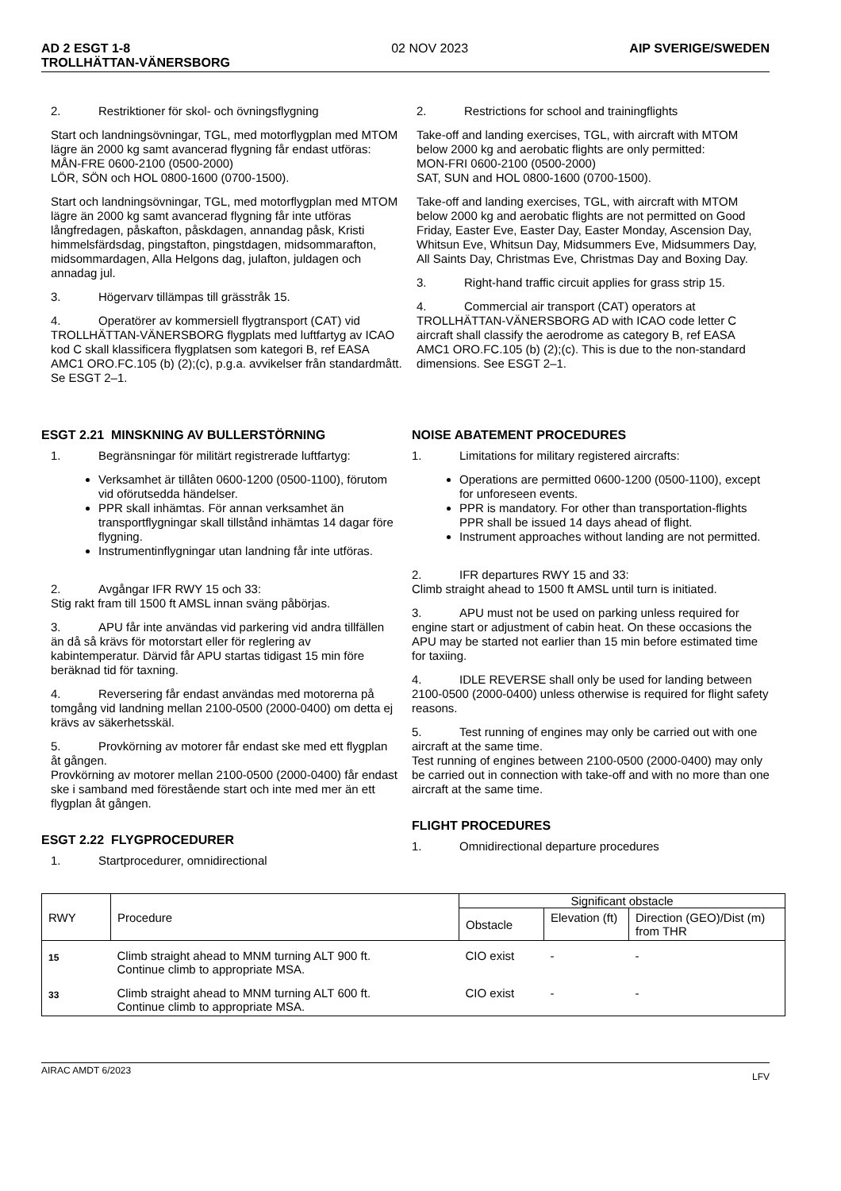AD 2 ESGT 1-8
TROLLHÄTTAN-VÄNERSBORG
02 NOV 2023 AIP SVERIGE/SWEDEN
2. Restriktioner för skol- och övningsflygning
Start och landningsövningar, TGL, med motorflygplan med MTOM lägre än 2000 kg samt avancerad flygning får endast utföras:
MÅN-FRE 0600-2100 (0500-2000)
LÖR, SÖN och HOL 0800-1600 (0700-1500).
Start och landningsövningar, TGL, med motorflygplan med MTOM lägre än 2000 kg samt avancerad flygning får inte utföras långfredagen, påskafton, påskdagen, annandag påsk, Kristi himmelsfärdsdag, pingstafton, pingstdagen, midsommarafton, midsommardagen, Alla Helgons dag, julafton, juldagen och annadag jul.
3. Högervarv tillämpas till grässtråk 15.
4. Operatörer av kommersiell flygtransport (CAT) vid TROLLHÄTTAN-VÄNERSBORG flygplats med luftfartyg av ICAO kod C skall klassificera flygplatsen som kategori B, ref EASA AMC1 ORO.FC.105 (b) (2);(c), p.g.a. avvikelser från standardmått. Se ESGT 2–1.
2. Restrictions for school and trainingflights
Take-off and landing exercises, TGL, with aircraft with MTOM below 2000 kg and aerobatic flights are only permitted:
MON-FRI 0600-2100 (0500-2000)
SAT, SUN and HOL 0800-1600 (0700-1500).
Take-off and landing exercises, TGL, with aircraft with MTOM below 2000 kg and aerobatic flights are not permitted on Good Friday, Easter Eve, Easter Day, Easter Monday, Ascension Day, Whitsun Eve, Whitsun Day, Midsummers Eve, Midsummers Day, All Saints Day, Christmas Eve, Christmas Day and Boxing Day.
3. Right-hand traffic circuit applies for grass strip 15.
4. Commercial air transport (CAT) operators at TROLLHÄTTAN-VÄNERSBORG AD with ICAO code letter C aircraft shall classify the aerodrome as category B, ref EASA AMC1 ORO.FC.105 (b) (2);(c). This is due to the non-standard dimensions. See ESGT 2–1.
ESGT 2.21 MINSKNING AV BULLERSTÖRNING
1. Begränsningar för militärt registrerade luftfartyg:
Verksamhet är tillåten 0600-1200 (0500-1100), förutom vid oförutsedda händelser.
PPR skall inhämtas. För annan verksamhet än transportflygningar skall tillstånd inhämtas 14 dagar före flygning.
Instrumentinflygningar utan landning får inte utföras.
2. Avgångar IFR RWY 15 och 33:
Stig rakt fram till 1500 ft AMSL innan sväng påbörjas.
3. APU får inte användas vid parkering vid andra tillfällen än då så krävs för motorstart eller för reglering av kabintemperatur. Därvid får APU startas tidigast 15 min före beräknad tid för taxning.
4. Reversering får endast användas med motorerna på tomgång vid landning mellan 2100-0500 (2000-0400) om detta ej krävs av säkerhetsskäl.
5. Provkörning av motorer får endast ske med ett flygplan åt gången.
Provkörning av motorer mellan 2100-0500 (2000-0400) får endast ske i samband med förestående start och inte med mer än ett flygplan åt gången.
ESGT 2.22 FLYGPROCEDURER
1. Startprocedurer, omnidirectional
NOISE ABATEMENT PROCEDURES
1. Limitations for military registered aircrafts:
Operations are permitted 0600-1200 (0500-1100), except for unforeseen events.
PPR is mandatory. For other than transportation-flights PPR shall be issued 14 days ahead of flight.
Instrument approaches without landing are not permitted.
2. IFR departures RWY 15 and 33:
Climb straight ahead to 1500 ft AMSL until turn is initiated.
3. APU must not be used on parking unless required for engine start or adjustment of cabin heat. On these occasions the APU may be started not earlier than 15 min before estimated time for taxiing.
4. IDLE REVERSE shall only be used for landing between 2100-0500 (2000-0400) unless otherwise is required for flight safety reasons.
5. Test running of engines may only be carried out with one aircraft at the same time.
Test running of engines between 2100-0500 (2000-0400) may only be carried out in connection with take-off and with no more than one aircraft at the same time.
FLIGHT PROCEDURES
1. Omnidirectional departure procedures
| RWY | Procedure | Significant obstacle | | |
| --- | --- | --- | --- | --- |
| | | Obstacle | Elevation (ft) | Direction (GEO)/Dist (m) from THR |
| 15 | Climb straight ahead to MNM turning ALT 900 ft. Continue climb to appropriate MSA. | CIO exist | - | - |
| 33 | Climb straight ahead to MNM turning ALT 600 ft. Continue climb to appropriate MSA. | CIO exist | - | - |
AIRAC AMDT 6/2023 LFV